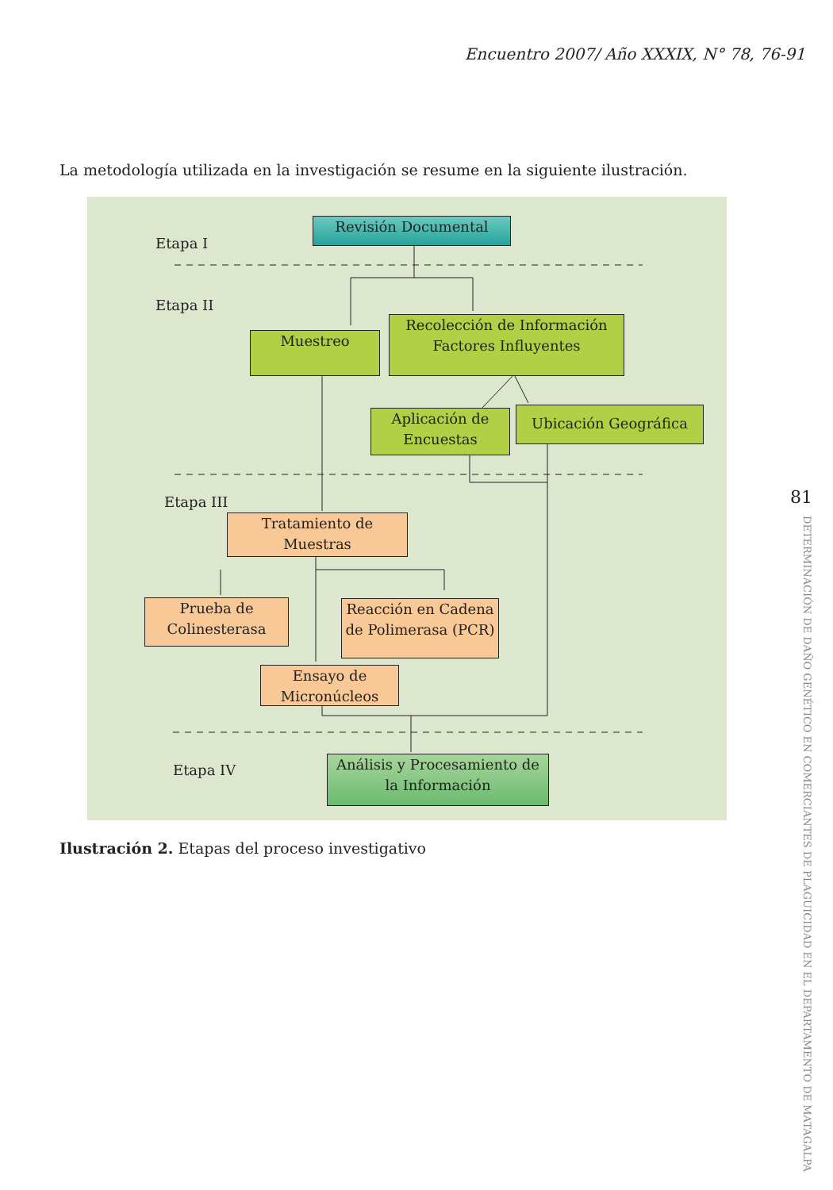Encuentro 2007/ Año XXXIX, N° 78, 76-91
La metodología utilizada en la investigación se resume en la siguiente ilustración.
Etapa I
Revisión Documental
Etapa II
Muestreo
Recolección de Información Factores Influyentes
Aplicación de Encuestas
Ubicación Geográfica
Etapa III
Tratamiento de Muestras
Prueba de Colinesterasa
Reacción en Cadena de Polimerasa (PCR)
Ensayo de Micronúcleos
Etapa IV
Análisis y Procesamiento de la Información
Ilustración 2. Etapas del proceso investigativo
81
DETERMINACIÓN DE DAÑO GENÉTICO EN COMERCIANTES DE PLAGUICIDAD EN EL DEPARTAMENTO DE MATAGALPA